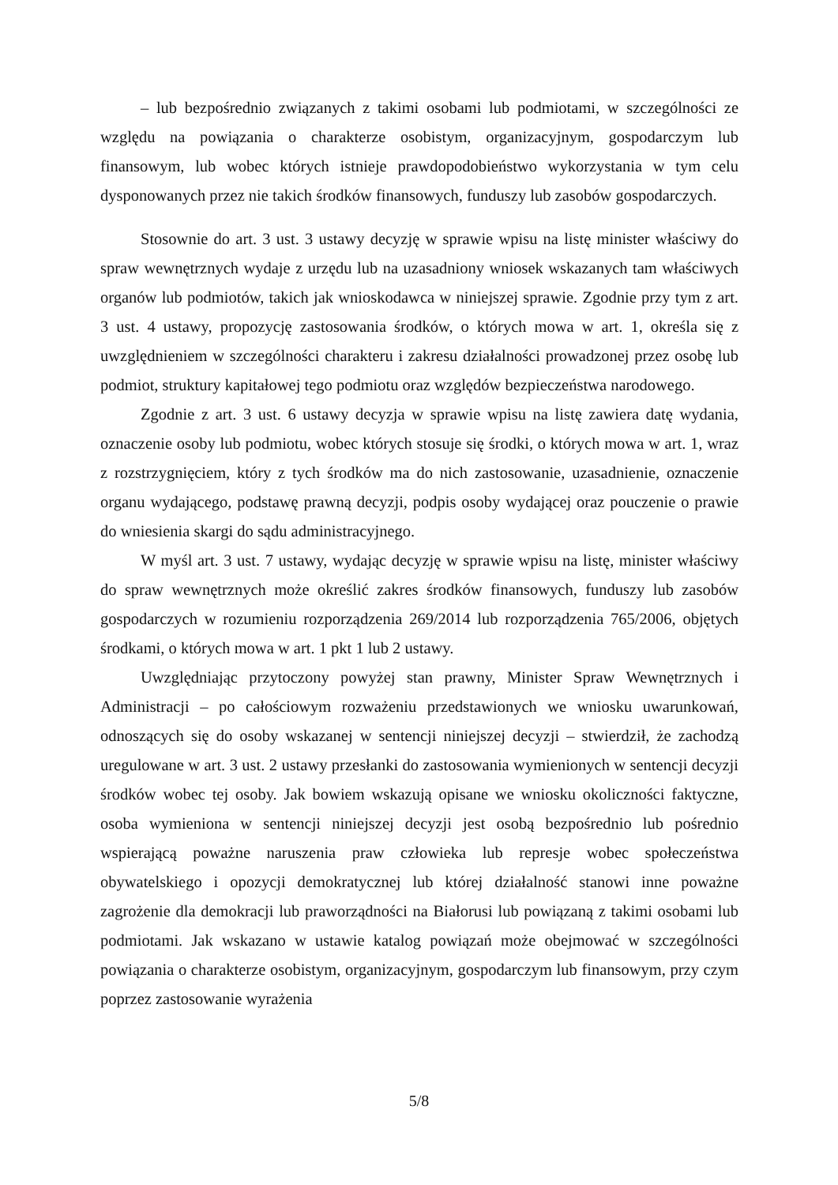– lub bezpośrednio związanych z takimi osobami lub podmiotami, w szczególności ze względu na powiązania o charakterze osobistym, organizacyjnym, gospodarczym lub finansowym, lub wobec których istnieje prawdopodobieństwo wykorzystania w tym celu dysponowanych przez nie takich środków finansowych, funduszy lub zasobów gospodarczych.
Stosownie do art. 3 ust. 3 ustawy decyzję w sprawie wpisu na listę minister właściwy do spraw wewnętrznych wydaje z urzędu lub na uzasadniony wniosek wskazanych tam właściwych organów lub podmiotów, takich jak wnioskodawca w niniejszej sprawie. Zgodnie przy tym z art. 3 ust. 4 ustawy, propozycję zastosowania środków, o których mowa w art. 1, określa się z uwzględnieniem w szczególności charakteru i zakresu działalności prowadzonej przez osobę lub podmiot, struktury kapitałowej tego podmiotu oraz względów bezpieczeństwa narodowego.
Zgodnie z art. 3 ust. 6 ustawy decyzja w sprawie wpisu na listę zawiera datę wydania, oznaczenie osoby lub podmiotu, wobec których stosuje się środki, o których mowa w art. 1, wraz z rozstrzygnięciem, który z tych środków ma do nich zastosowanie, uzasadnienie, oznaczenie organu wydającego, podstawę prawną decyzji, podpis osoby wydającej oraz pouczenie o prawie do wniesienia skargi do sądu administracyjnego.
W myśl art. 3 ust. 7 ustawy, wydając decyzję w sprawie wpisu na listę, minister właściwy do spraw wewnętrznych może określić zakres środków finansowych, funduszy lub zasobów gospodarczych w rozumieniu rozporządzenia 269/2014 lub rozporządzenia 765/2006, objętych środkami, o których mowa w art. 1 pkt 1 lub 2 ustawy.
Uwzględniając przytoczony powyżej stan prawny, Minister Spraw Wewnętrznych i Administracji – po całościowym rozważeniu przedstawionych we wniosku uwarunkowań, odnoszących się do osoby wskazanej w sentencji niniejszej decyzji – stwierdził, że zachodzą uregulowane w art. 3 ust. 2 ustawy przesłanki do zastosowania wymienionych w sentencji decyzji środków wobec tej osoby. Jak bowiem wskazują opisane we wniosku okoliczności faktyczne, osoba wymieniona w sentencji niniejszej decyzji jest osobą bezpośrednio lub pośrednio wspierającą poważne naruszenia praw człowieka lub represje wobec społeczeństwa obywatelskiego i opozycji demokratycznej lub której działalność stanowi inne poważne zagrożenie dla demokracji lub praworządności na Białorusi lub powiązaną z takimi osobami lub podmiotami. Jak wskazano w ustawie katalog powiązań może obejmować w szczególności powiązania o charakterze osobistym, organizacyjnym, gospodarczym lub finansowym, przy czym poprzez zastosowanie wyrażenia
5/8